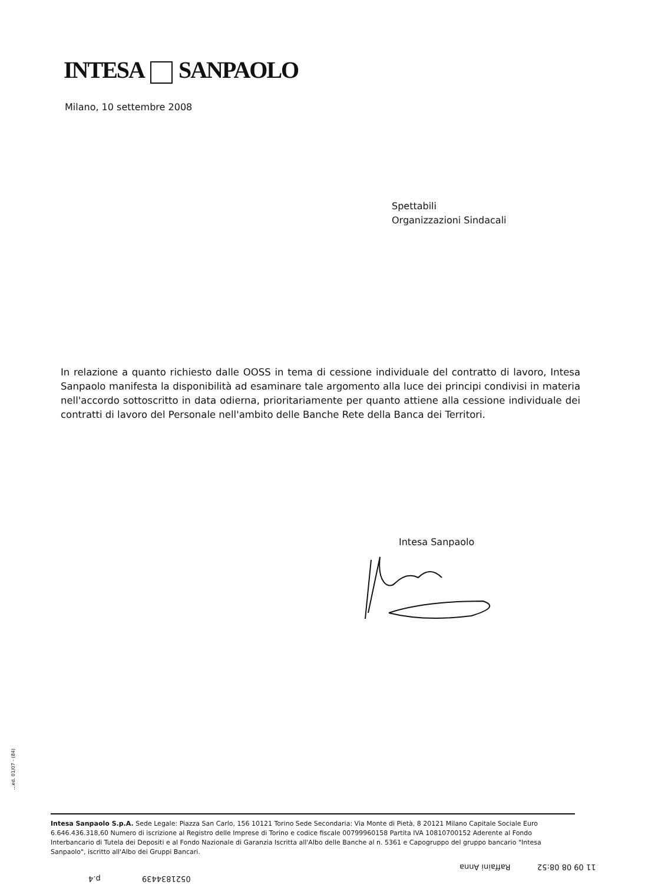INTESA SANPAOLO
Milano, 10 settembre 2008
Spettabili
Organizzazioni Sindacali
In relazione a quanto richiesto dalle OOSS in tema di cessione individuale del contratto di lavoro, Intesa Sanpaolo manifesta la disponibilità ad esaminare tale argomento alla luce dei principi condivisi in materia nell'accordo sottoscritto in data odierna, prioritariamente per quanto attiene alla cessione individuale dei contratti di lavoro del Personale nell'ambito delle Banche Rete della Banca dei Territori.
Intesa Sanpaolo
...ed. 01/07 - (84)
Intesa Sanpaolo S.p.A. Sede Legale: Piazza San Carlo, 156 10121 Torino Sede Secondaria: Via Monte di Pietà, 8 20121 Milano Capitale Sociale Euro 6.646.436.318,60 Numero di iscrizione al Registro delle Imprese di Torino e codice fiscale 00799960158 Partita IVA 10810700152 Aderente al Fondo Interbancario di Tutela dei Depositi e al Fondo Nazionale di Garanzia Iscritta all'Albo delle Banche al n. 5361 e Capogruppo del gruppo bancario "Intesa Sanpaolo", iscritto all'Albo dei Gruppi Bancari.
11 09 08 08:52 Raffaini Anna
0521834439 p.4